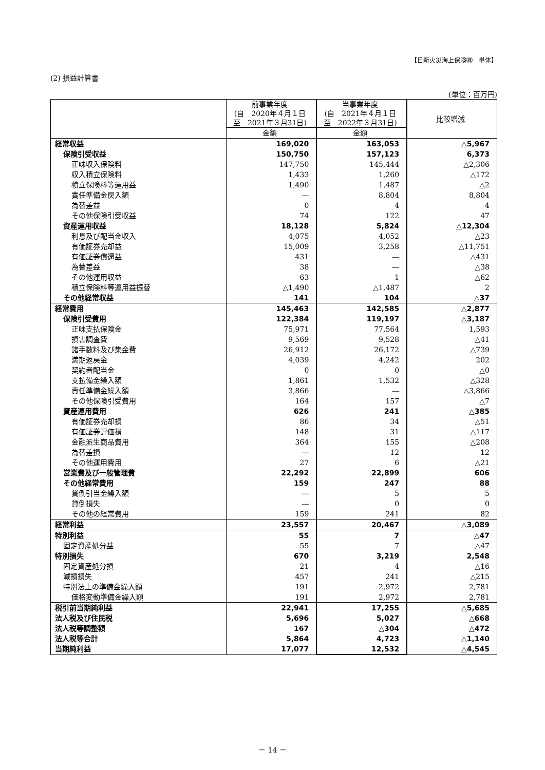【日新火災海上保険㈱　単体】
(2) 損益計算書
(単位：百万円)
| | 前事業年度 (自 2020年４月１日 至 2021年３月31日) | 当事業年度 (自 2021年４月１日 至 2022年３月31日) | 比較増減 |
| --- | --- | --- | --- |
| | 金額 | 金額 | |
| 経常収益 | 169,020 | 163,053 | △5,967 |
| 保険引受収益 | 150,750 | 157,123 | 6,373 |
| 正味収入保険料 | 147,750 | 145,444 | △2,306 |
| 収入積立保険料 | 1,433 | 1,260 | △172 |
| 積立保険料等運用益 | 1,490 | 1,487 | △2 |
| 責任準備金戻入額 | ― | 8,804 | 8,804 |
| 為替差益 | 0 | 4 | 4 |
| その他保険引受収益 | 74 | 122 | 47 |
| 資産運用収益 | 18,128 | 5,824 | △12,304 |
| 利息及び配当金収入 | 4,075 | 4,052 | △23 |
| 有価証券売却益 | 15,009 | 3,258 | △11,751 |
| 有価証券償還益 | 431 | ― | △431 |
| 為替差益 | 38 | ― | △38 |
| その他運用収益 | 63 | 1 | △62 |
| 積立保険料等運用益振替 | △1,490 | △1,487 | 2 |
| その他経常収益 | 141 | 104 | △37 |
| 経常費用 | 145,463 | 142,585 | △2,877 |
| 保険引受費用 | 122,384 | 119,197 | △3,187 |
| 正味支払保険金 | 75,971 | 77,564 | 1,593 |
| 損害調査費 | 9,569 | 9,528 | △41 |
| 諸手数料及び集金費 | 26,912 | 26,172 | △739 |
| 満期返戻金 | 4,039 | 4,242 | 202 |
| 契約者配当金 | 0 | 0 | △0 |
| 支払備金繰入額 | 1,861 | 1,532 | △328 |
| 責任準備金繰入額 | 3,866 | ― | △3,866 |
| その他保険引受費用 | 164 | 157 | △7 |
| 資産運用費用 | 626 | 241 | △385 |
| 有価証券売却損 | 86 | 34 | △51 |
| 有価証券評価損 | 148 | 31 | △117 |
| 金融派生商品費用 | 364 | 155 | △208 |
| 為替差損 | ― | 12 | 12 |
| その他運用費用 | 27 | 6 | △21 |
| 営業費及び一般管理費 | 22,292 | 22,899 | 606 |
| その他経常費用 | 159 | 247 | 88 |
| 貸倒引当金繰入額 | ― | 5 | 5 |
| 貸倒損失 | ― | 0 | 0 |
| その他の経常費用 | 159 | 241 | 82 |
| 経常利益 | 23,557 | 20,467 | △3,089 |
| 特別利益 | 55 | 7 | △47 |
| 固定資産処分益 | 55 | 7 | △47 |
| 特別損失 | 670 | 3,219 | 2,548 |
| 固定資産処分損 | 21 | 4 | △16 |
| 減損損失 | 457 | 241 | △215 |
| 特別法上の準備金繰入額 | 191 | 2,972 | 2,781 |
| 価格変動準備金繰入額 | 191 | 2,972 | 2,781 |
| 税引前当期純利益 | 22,941 | 17,255 | △5,685 |
| 法人税及び住民税 | 5,696 | 5,027 | △668 |
| 法人税等調整額 | 167 | △304 | △472 |
| 法人税等合計 | 5,864 | 4,723 | △1,140 |
| 当期純利益 | 17,077 | 12,532 | △4,545 |
－ 14 －